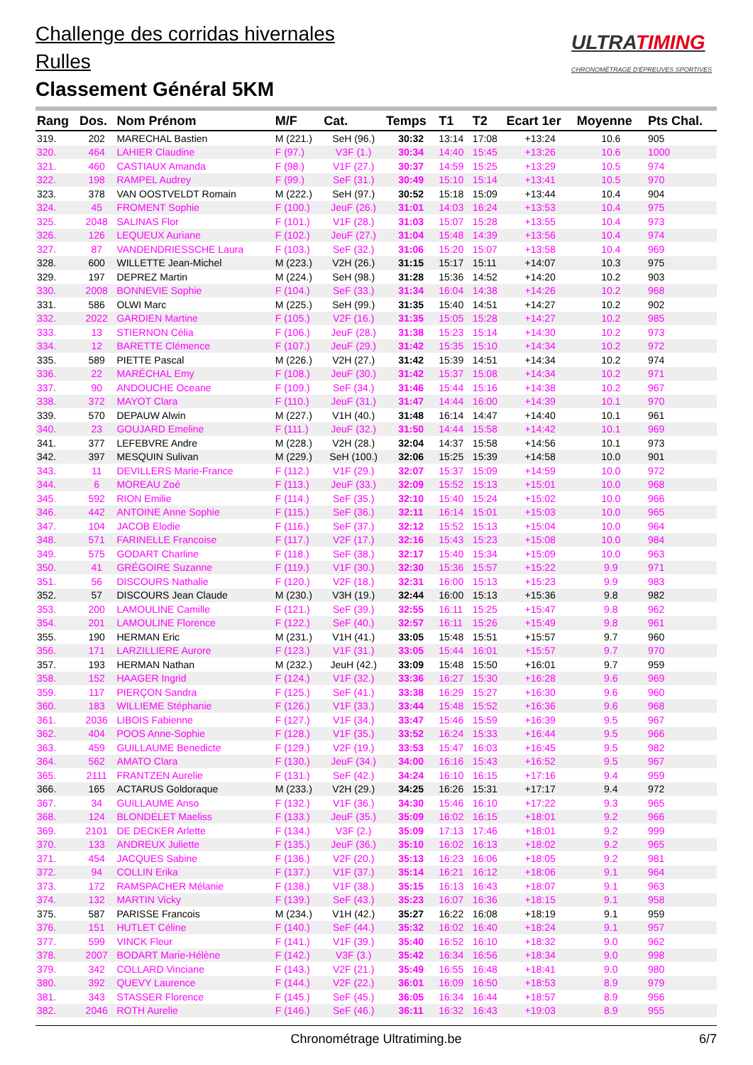Challenge des corridas hivernales
Rulles
Classement Général 5KM
ULTRATIMING
CHRONOMÉTRAGE D'ÉPREUVES SPORTIVES
| Rang | Dos. | Nom Prénom | M/F | Cat. | Temps | T1 | T2 | Ecart 1er | Moyenne | Pts Chal. |
| --- | --- | --- | --- | --- | --- | --- | --- | --- | --- | --- |
| 319. | 202 | MARECHAL Bastien | M (221.) | SeH (96.) | 30:32 | 13:14 | 17:08 | +13:24 | 10.6 | 905 |
| 320. | 464 | LAHIER Claudine | F (97.) | V3F (1.) | 30:34 | 14:40 | 15:45 | +13:26 | 10.6 | 1000 |
| 321. | 460 | CASTIAUX Amanda | F (98.) | V1F (27.) | 30:37 | 14:59 | 15:25 | +13:29 | 10.5 | 974 |
| 322. | 198 | RAMPEL Audrey | F (99.) | SeF (31.) | 30:49 | 15:10 | 15:14 | +13:41 | 10.5 | 970 |
| 323. | 378 | VAN OOSTVELDT Romain | M (222.) | SeH (97.) | 30:52 | 15:18 | 15:09 | +13:44 | 10.4 | 904 |
| 324. | 45 | FROMENT Sophie | F (100.) | JeuF (26.) | 31:01 | 14:03 | 16:24 | +13:53 | 10.4 | 975 |
| 325. | 2048 | SALINAS Flor | F (101.) | V1F (28.) | 31:03 | 15:07 | 15:28 | +13:55 | 10.4 | 973 |
| 326. | 126 | LEQUEUX Auriane | F (102.) | JeuF (27.) | 31:04 | 15:48 | 14:39 | +13:56 | 10.4 | 974 |
| 327. | 87 | VANDENDRIESSCHE Laura | F (103.) | SeF (32.) | 31:06 | 15:20 | 15:07 | +13:58 | 10.4 | 969 |
| 328. | 600 | WILLETTE Jean-Michel | M (223.) | V2H (26.) | 31:15 | 15:17 | 15:11 | +14:07 | 10.3 | 975 |
| 329. | 197 | DEPREZ Martin | M (224.) | SeH (98.) | 31:28 | 15:36 | 14:52 | +14:20 | 10.2 | 903 |
| 330. | 2008 | BONNEVIE Sophie | F (104.) | SeF (33.) | 31:34 | 16:04 | 14:38 | +14:26 | 10.2 | 968 |
| 331. | 586 | OLWI Marc | M (225.) | SeH (99.) | 31:35 | 15:40 | 14:51 | +14:27 | 10.2 | 902 |
| 332. | 2022 | GARDIEN Martine | F (105.) | V2F (16.) | 31:35 | 15:05 | 15:28 | +14:27 | 10.2 | 985 |
| 333. | 13 | STIERNON Célia | F (106.) | JeuF (28.) | 31:38 | 15:23 | 15:14 | +14:30 | 10.2 | 973 |
| 334. | 12 | BARETTE Clémence | F (107.) | JeuF (29.) | 31:42 | 15:35 | 15:10 | +14:34 | 10.2 | 972 |
| 335. | 589 | PIETTE Pascal | M (226.) | V2H (27.) | 31:42 | 15:39 | 14:51 | +14:34 | 10.2 | 974 |
| 336. | 22 | MARÉCHAL Emy | F (108.) | JeuF (30.) | 31:42 | 15:37 | 15:08 | +14:34 | 10.2 | 971 |
| 337. | 90 | ANDOUCHE Oceane | F (109.) | SeF (34.) | 31:46 | 15:44 | 15:16 | +14:38 | 10.2 | 967 |
| 338. | 372 | MAYOT Clara | F (110.) | JeuF (31.) | 31:47 | 14:44 | 16:00 | +14:39 | 10.1 | 970 |
| 339. | 570 | DEPAUW Alwin | M (227.) | V1H (40.) | 31:48 | 16:14 | 14:47 | +14:40 | 10.1 | 961 |
| 340. | 23 | GOUJARD Emeline | F (111.) | JeuF (32.) | 31:50 | 14:44 | 15:58 | +14:42 | 10.1 | 969 |
| 341. | 377 | LEFEBVRE Andre | M (228.) | V2H (28.) | 32:04 | 14:37 | 15:58 | +14:56 | 10.1 | 973 |
| 342. | 397 | MESQUIN Sulivan | M (229.) | SeH (100.) | 32:06 | 15:25 | 15:39 | +14:58 | 10.0 | 901 |
| 343. | 11 | DEVILLERS Marie-France | F (112.) | V1F (29.) | 32:07 | 15:37 | 15:09 | +14:59 | 10.0 | 972 |
| 344. | 6 | MOREAU Zoé | F (113.) | JeuF (33.) | 32:09 | 15:52 | 15:13 | +15:01 | 10.0 | 968 |
| 345. | 592 | RION Emilie | F (114.) | SeF (35.) | 32:10 | 15:40 | 15:24 | +15:02 | 10.0 | 966 |
| 346. | 442 | ANTOINE Anne Sophie | F (115.) | SeF (36.) | 32:11 | 16:14 | 15:01 | +15:03 | 10.0 | 965 |
| 347. | 104 | JACOB Elodie | F (116.) | SeF (37.) | 32:12 | 15:52 | 15:13 | +15:04 | 10.0 | 964 |
| 348. | 571 | FARINELLE Francoise | F (117.) | V2F (17.) | 32:16 | 15:43 | 15:23 | +15:08 | 10.0 | 984 |
| 349. | 575 | GODART Charline | F (118.) | SeF (38.) | 32:17 | 15:40 | 15:34 | +15:09 | 10.0 | 963 |
| 350. | 41 | GRÉGOIRE Suzanne | F (119.) | V1F (30.) | 32:30 | 15:36 | 15:57 | +15:22 | 9.9 | 971 |
| 351. | 56 | DISCOURS Nathalie | F (120.) | V2F (18.) | 32:31 | 16:00 | 15:13 | +15:23 | 9.9 | 983 |
| 352. | 57 | DISCOURS Jean Claude | M (230.) | V3H (19.) | 32:44 | 16:00 | 15:13 | +15:36 | 9.8 | 982 |
| 353. | 200 | LAMOULINE Camille | F (121.) | SeF (39.) | 32:55 | 16:11 | 15:25 | +15:47 | 9.8 | 962 |
| 354. | 201 | LAMOULINE Florence | F (122.) | SeF (40.) | 32:57 | 16:11 | 15:26 | +15:49 | 9.8 | 961 |
| 355. | 190 | HERMAN Eric | M (231.) | V1H (41.) | 33:05 | 15:48 | 15:51 | +15:57 | 9.7 | 960 |
| 356. | 171 | LARZILLIERE Aurore | F (123.) | V1F (31.) | 33:05 | 15:44 | 16:01 | +15:57 | 9.7 | 970 |
| 357. | 193 | HERMAN Nathan | M (232.) | JeuH (42.) | 33:09 | 15:48 | 15:50 | +16:01 | 9.7 | 959 |
| 358. | 152 | HAAGER Ingrid | F (124.) | V1F (32.) | 33:36 | 16:27 | 15:30 | +16:28 | 9.6 | 969 |
| 359. | 117 | PIERÇON Sandra | F (125.) | SeF (41.) | 33:38 | 16:29 | 15:27 | +16:30 | 9.6 | 960 |
| 360. | 183 | WILLIEME Stéphanie | F (126.) | V1F (33.) | 33:44 | 15:48 | 15:52 | +16:36 | 9.6 | 968 |
| 361. | 2036 | LIBOIS Fabienne | F (127.) | V1F (34.) | 33:47 | 15:46 | 15:59 | +16:39 | 9.5 | 967 |
| 362. | 404 | POOS Anne-Sophie | F (128.) | V1F (35.) | 33:52 | 16:24 | 15:33 | +16:44 | 9.5 | 966 |
| 363. | 459 | GUILLAUME Benedicte | F (129.) | V2F (19.) | 33:53 | 15:47 | 16:03 | +16:45 | 9.5 | 982 |
| 364. | 562 | AMATO Clara | F (130.) | JeuF (34.) | 34:00 | 16:16 | 15:43 | +16:52 | 9.5 | 967 |
| 365. | 2111 | FRANTZEN Aurelie | F (131.) | SeF (42.) | 34:24 | 16:10 | 16:15 | +17:16 | 9.4 | 959 |
| 366. | 165 | ACTARUS Goldoraque | M (233.) | V2H (29.) | 34:25 | 16:26 | 15:31 | +17:17 | 9.4 | 972 |
| 367. | 34 | GUILLAUME Anso | F (132.) | V1F (36.) | 34:30 | 15:46 | 16:10 | +17:22 | 9.3 | 965 |
| 368. | 124 | BLONDELET Maeliss | F (133.) | JeuF (35.) | 35:09 | 16:02 | 16:15 | +18:01 | 9.2 | 966 |
| 369. | 2101 | DE DECKER Arlette | F (134.) | V3F (2.) | 35:09 | 17:13 | 17:46 | +18:01 | 9.2 | 999 |
| 370. | 133 | ANDREUX Juliette | F (135.) | JeuF (36.) | 35:10 | 16:02 | 16:13 | +18:02 | 9.2 | 965 |
| 371. | 454 | JACQUES Sabine | F (136.) | V2F (20.) | 35:13 | 16:23 | 16:06 | +18:05 | 9.2 | 981 |
| 372. | 94 | COLLIN Erika | F (137.) | V1F (37.) | 35:14 | 16:21 | 16:12 | +18:06 | 9.1 | 964 |
| 373. | 172 | RAMSPACHER Mélanie | F (138.) | V1F (38.) | 35:15 | 16:13 | 16:43 | +18:07 | 9.1 | 963 |
| 374. | 132 | MARTIN Vicky | F (139.) | SeF (43.) | 35:23 | 16:07 | 16:36 | +18:15 | 9.1 | 958 |
| 375. | 587 | PARISSE Francois | M (234.) | V1H (42.) | 35:27 | 16:22 | 16:08 | +18:19 | 9.1 | 959 |
| 376. | 151 | HUTLET Céline | F (140.) | SeF (44.) | 35:32 | 16:02 | 16:40 | +18:24 | 9.1 | 957 |
| 377. | 599 | VINCK Fleur | F (141.) | V1F (39.) | 35:40 | 16:52 | 16:10 | +18:32 | 9.0 | 962 |
| 378. | 2007 | BODART Marie-Hélène | F (142.) | V3F (3.) | 35:42 | 16:34 | 16:56 | +18:34 | 9.0 | 998 |
| 379. | 342 | COLLARD Vinciane | F (143.) | V2F (21.) | 35:49 | 16:55 | 16:48 | +18:41 | 9.0 | 980 |
| 380. | 392 | QUEVY Laurence | F (144.) | V2F (22.) | 36:01 | 16:09 | 16:50 | +18:53 | 8.9 | 979 |
| 381. | 343 | STASSER Florence | F (145.) | SeF (45.) | 36:05 | 16:34 | 16:44 | +18:57 | 8.9 | 956 |
| 382. | 2046 | ROTH Aurelie | F (146.) | SeF (46.) | 36:11 | 16:32 | 16:43 | +19:03 | 8.9 | 955 |
Chronométrage Ultratiming.be 6/7